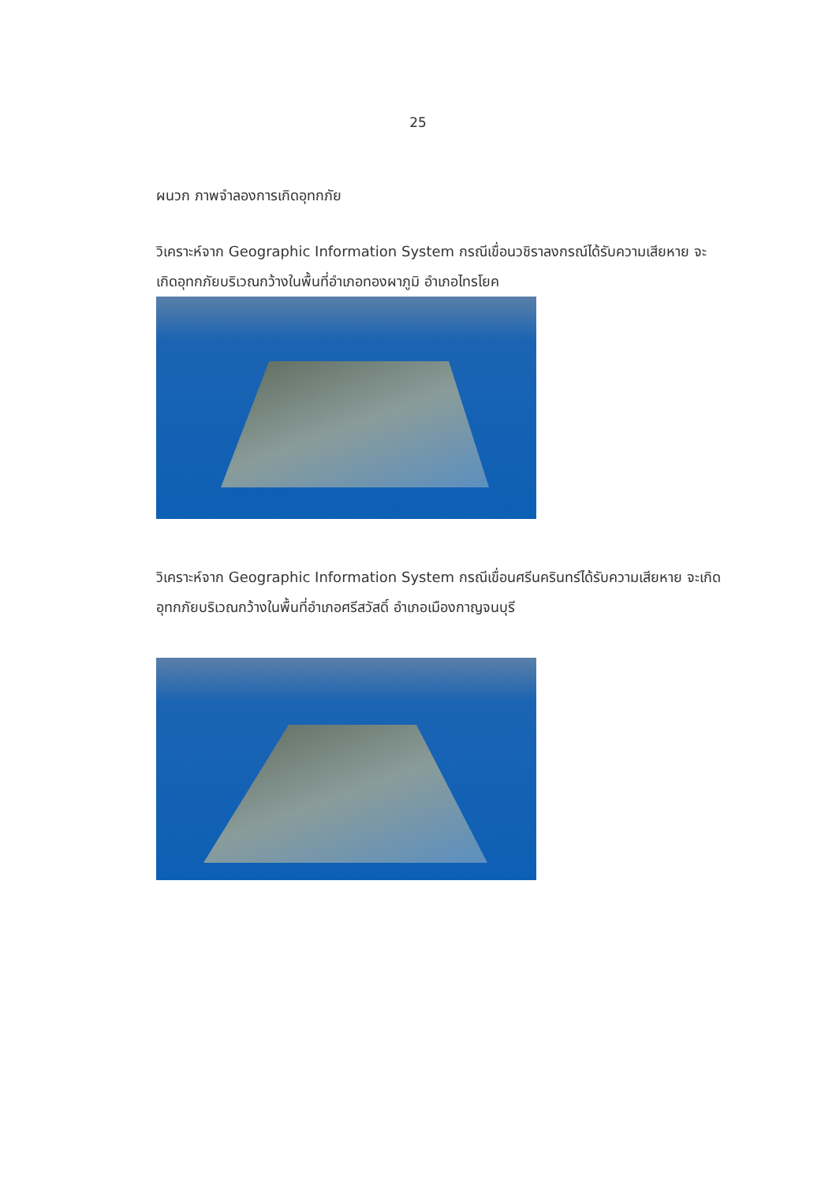25
ผนวก ภาพจำลองการเกิดอุทกภัย
วิเคราะห์จาก Geographic Information System กรณีเขื่อนวชิราลงกรณ์ได้รับความเสียหาย จะเกิดอุทกภัยบริเวณกว้างในพื้นที่อำเภอทองผาภูมิ อำเภอไทรโยค
วิเคราะห์จาก Geographic Information System กรณีเขื่อนศรีนครินทร์ได้รับความเสียหาย จะเกิดอุทกภัยบริเวณกว้างในพื้นที่อำเภอศรีสวัสดิ์ อำเภอเมืองกาญจนบุรี